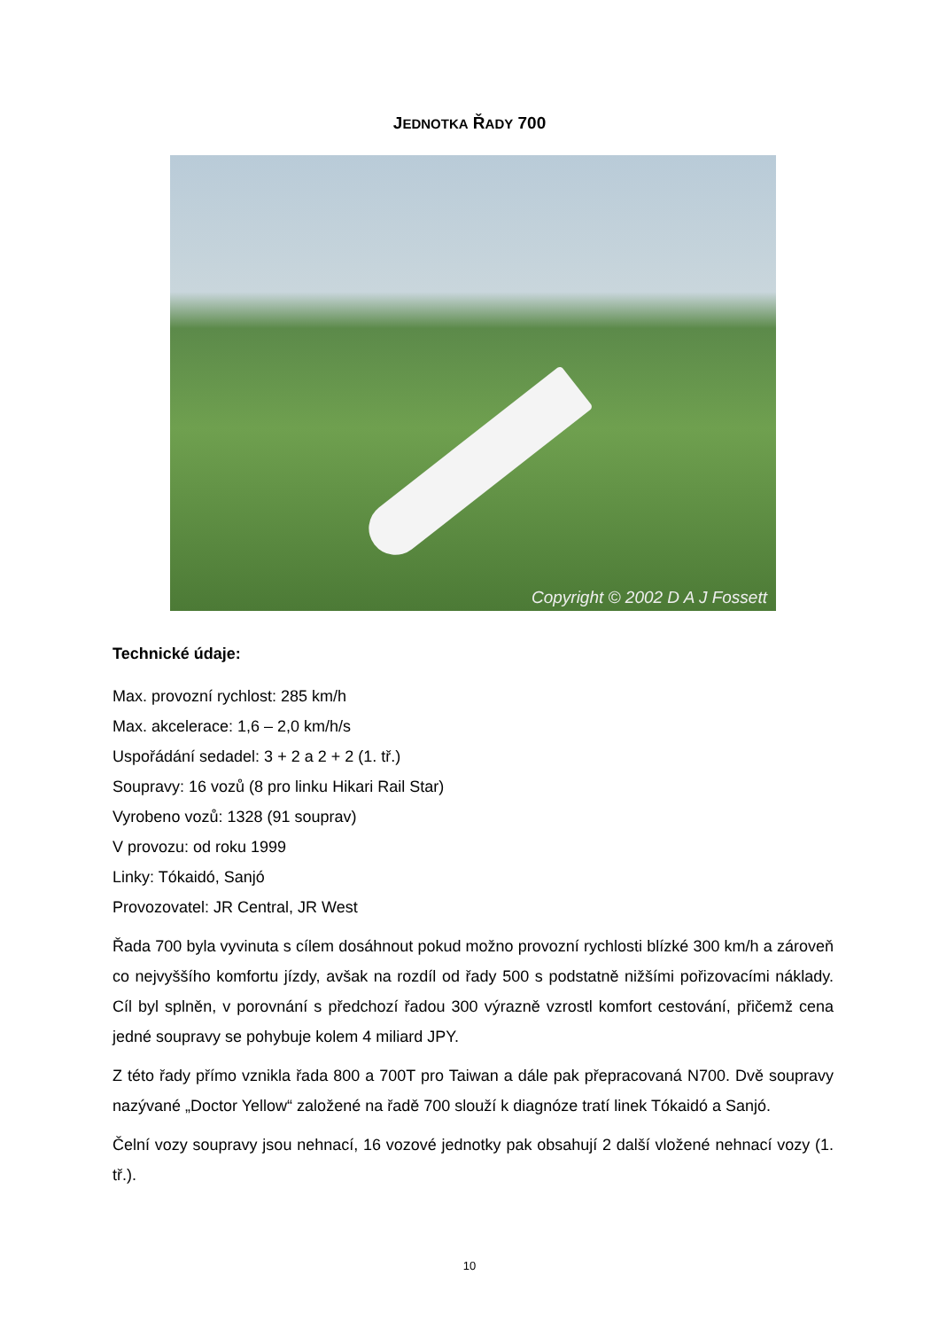JEDNOTKA ŘADY 700
Copyright © 2002 D A J Fossett
Technické údaje:
Max. provozní rychlost: 285 km/h
Max. akcelerace: 1,6 – 2,0 km/h/s
Uspořádání sedadel: 3 + 2 a 2 + 2 (1. tř.)
Soupravy: 16 vozů (8 pro linku Hikari Rail Star)
Vyrobeno vozů: 1328 (91 souprav)
V provozu: od roku 1999
Linky: Tókaidó, Sanjó
Provozovatel: JR Central, JR West
Řada 700 byla vyvinuta s cílem dosáhnout pokud možno provozní rychlosti blízké 300 km/h a zároveň co nejvyššího komfortu jízdy, avšak na rozdíl od řady 500 s podstatně nižšími pořizovacími náklady. Cíl byl splněn, v porovnání s předchozí řadou 300 výrazně vzrostl komfort cestování, přičemž cena jedné soupravy se pohybuje kolem 4 miliard JPY.
Z této řady přímo vznikla řada 800 a 700T pro Taiwan a dále pak přepracovaná N700. Dvě soupravy nazývané „Doctor Yellow“ založené na řadě 700 slouží k diagnóze tratí linek Tókaidó a Sanjó.
Čelní vozy soupravy jsou nehnací, 16 vozové jednotky pak obsahují 2 další vložené nehnací vozy (1. tř.).
10